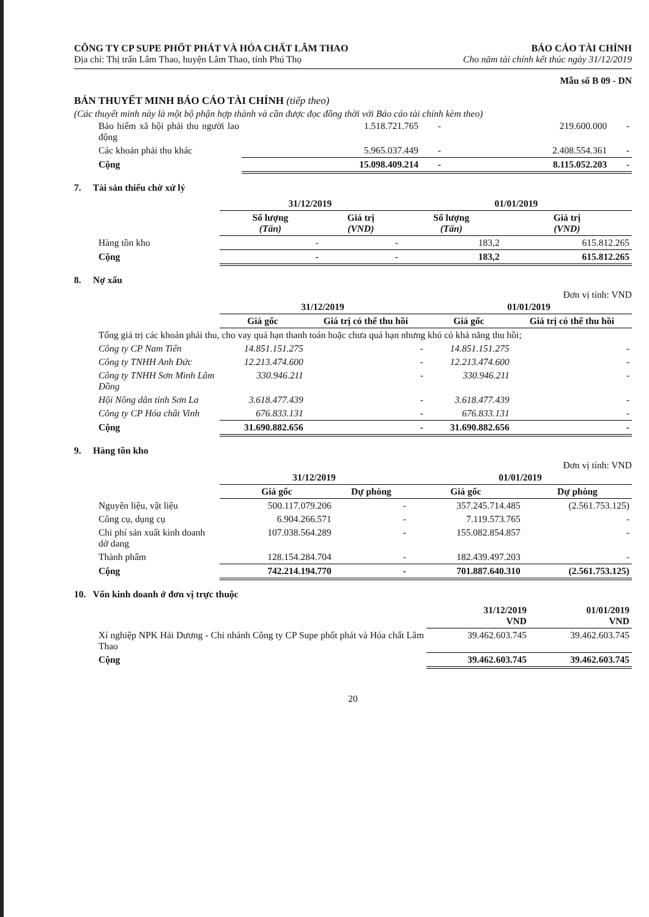CÔNG TY CP SUPE PHỐT PHÁT VÀ HÓA CHẤT LÂM THAO
Địa chỉ: Thị trấn Lâm Thao, huyện Lâm Thao, tỉnh Phú Thọ
BÁO CÁO TÀI CHÍNH
Cho năm tài chính kết thúc ngày 31/12/2019
Mẫu số B 09 - DN
BẢN THUYẾT MINH BÁO CÁO TÀI CHÍNH (tiếp theo)
(Các thuyết minh này là một bộ phận hợp thành và cần được đọc đồng thời với Báo cáo tài chính kèm theo)
| Bảo hiểm xã hội phải thu người lao động | 1.518.721.765 | - | 219.600.000 | - |
| Các khoản phải thu khác | 5.965.037.449 | - | 2.408.554.361 | - |
| Cộng | 15.098.409.214 | - | 8.115.052.203 | - |
7. Tài sản thiếu chờ xử lý
| | 31/12/2019 | | 01/01/2019 | |
| --- | --- | --- | --- | --- |
| | Số lượng (Tấn) | Giá trị (VND) | Số lượng (Tấn) | Giá trị (VND) |
| Hàng tồn kho | - | - | 183,2 | 615.812.265 |
| Cộng | - | - | 183,2 | 615.812.265 |
8. Nợ xấu
Đơn vị tính: VND
| | 31/12/2019 | | 01/01/2019 | |
| --- | --- | --- | --- | --- |
| | Giá gốc | Giá trị có thể thu hồi | Giá gốc | Giá trị có thể thu hồi |
| Tổng giá trị các khoản phải thu, cho vay quá hạn thanh toán hoặc chưa quá hạn nhưng khó có khả năng thu hồi; | | | | |
| Công ty CP Nam Tiến | 14.851.151.275 | - | 14.851.151.275 | - |
| Công ty TNHH Anh Đức | 12.213.474.600 | - | 12.213.474.600 | - |
| Công ty TNHH Sơn Minh Lâm Đồng | 330.946.211 | - | 330.946.211 | - |
| Hội Nông dân tỉnh Sơn La | 3.618.477.439 | - | 3.618.477.439 | - |
| Công ty CP Hóa chất Vinh | 676.833.131 | - | 676.833.131 | - |
| Cộng | 31.690.882.656 | - | 31.690.882.656 | - |
9. Hàng tồn kho
Đơn vị tính: VND
| | 31/12/2019 | | 01/01/2019 | |
| --- | --- | --- | --- | --- |
| | Giá gốc | Dự phòng | Giá gốc | Dự phòng |
| Nguyên liệu, vật liệu | 500.117.079.206 | - | 357.245.714.485 | (2.561.753.125) |
| Công cụ, dụng cụ | 6.904.266.571 | - | 7.119.573.765 | - |
| Chi phí sản xuất kinh doanh dở dang | 107.038.564.289 | - | 155.082.854.857 | - |
| Thành phẩm | 128.154.284.704 | - | 182.439.497.203 | - |
| Cộng | 742.214.194.770 | - | 701.887.640.310 | (2.561.753.125) |
10. Vốn kinh doanh ở đơn vị trực thuộc
| | 31/12/2019 VND | 01/01/2019 VND |
| --- | --- | --- |
| Xí nghiệp NPK Hải Dương - Chi nhánh Công ty CP Supe phốt phát và Hóa chất Lâm Thao | 39.462.603.745 | 39.462.603.745 |
| Cộng | 39.462.603.745 | 39.462.603.745 |
20